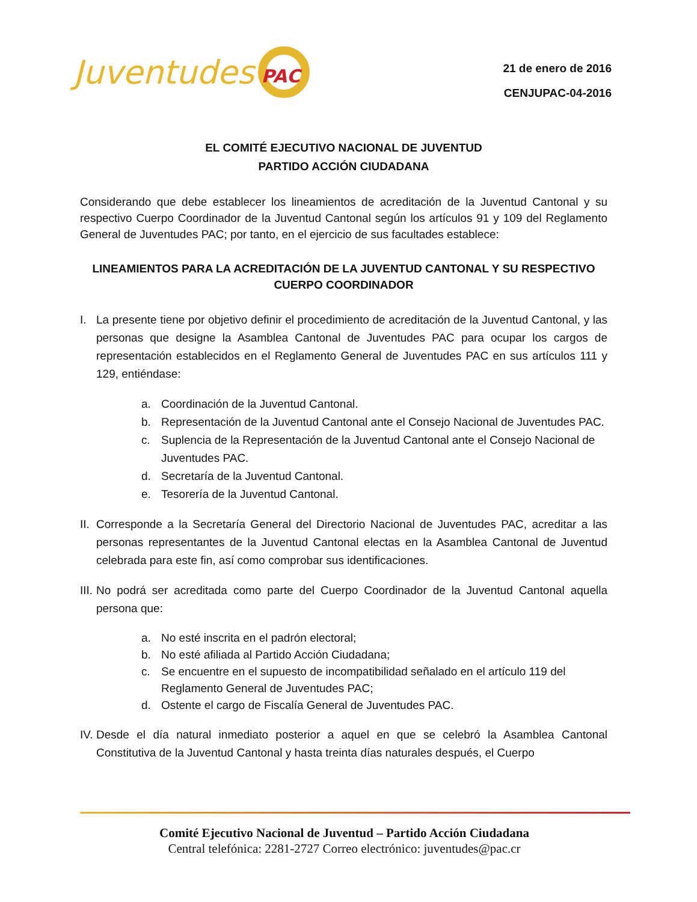Juventudes PAC
21 de enero de 2016
CENJUPAC-04-2016
EL COMITÉ EJECUTIVO NACIONAL DE JUVENTUD
PARTIDO ACCIÓN CIUDADANA
Considerando que debe establecer los lineamientos de acreditación de la Juventud Cantonal y su respectivo Cuerpo Coordinador de la Juventud Cantonal según los artículos 91 y 109 del Reglamento General de Juventudes PAC; por tanto, en el ejercicio de sus facultades establece:
LINEAMIENTOS PARA LA ACREDITACIÓN DE LA JUVENTUD CANTONAL Y SU RESPECTIVO CUERPO COORDINADOR
I. La presente tiene por objetivo definir el procedimiento de acreditación de la Juventud Cantonal, y las personas que designe la Asamblea Cantonal de Juventudes PAC para ocupar los cargos de representación establecidos en el Reglamento General de Juventudes PAC en sus artículos 111 y 129, entiéndase:
a. Coordinación de la Juventud Cantonal.
b. Representación de la Juventud Cantonal ante el Consejo Nacional de Juventudes PAC.
c. Suplencia de la Representación de la Juventud Cantonal ante el Consejo Nacional de Juventudes PAC.
d. Secretaría de la Juventud Cantonal.
e. Tesorería de la Juventud Cantonal.
II.
Corresponde a la Secretaría General del Directorio Nacional de Juventudes PAC, acreditar a las personas representantes de la Juventud Cantonal electas en la Asamblea Cantonal de Juventud celebrada para este fin, así como comprobar sus identificaciones.
III.
No podrá ser acreditada como parte del Cuerpo Coordinador de la Juventud Cantonal aquella persona que:
a. No esté inscrita en el padrón electoral;
b. No esté afiliada al Partido Acción Ciudadana;
c. Se encuentre en el supuesto de incompatibilidad señalado en el artículo 119 del Reglamento General de Juventudes PAC;
d. Ostente el cargo de Fiscalía General de Juventudes PAC.
IV.
Desde el día natural inmediato posterior a aquel en que se celebró la Asamblea Cantonal Constitutiva de la Juventud Cantonal y hasta treinta días naturales después, el Cuerpo
Comité Ejecutivo Nacional de Juventud – Partido Acción Ciudadana
Central telefónica: 2281-2727 Correo electrónico: juventudes@pac.cr